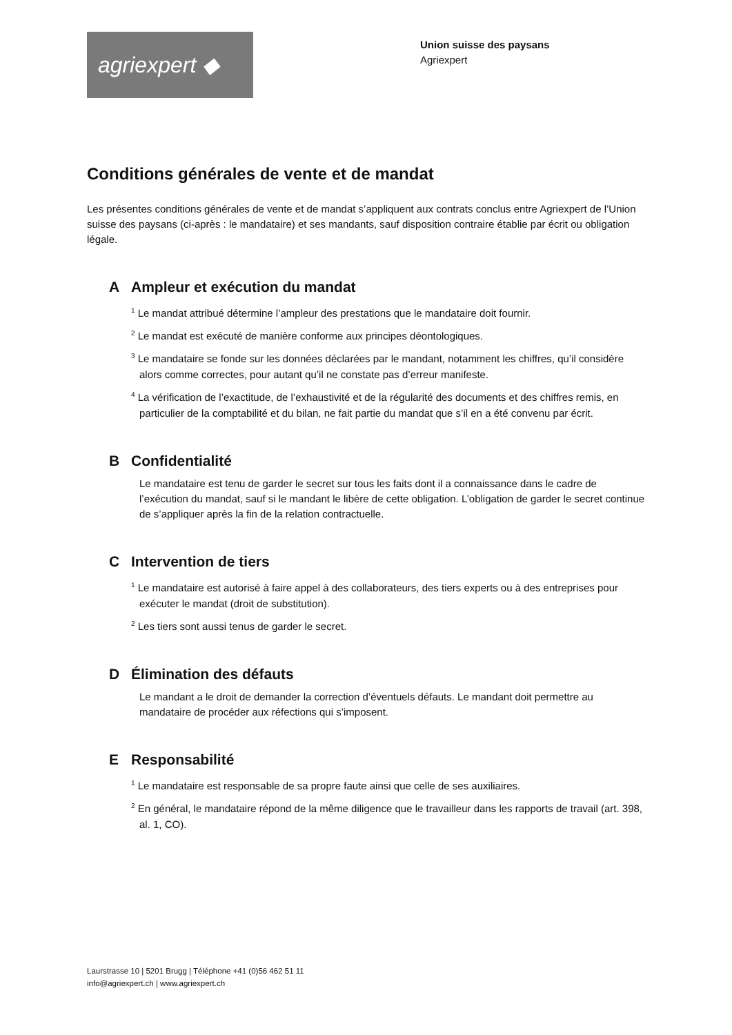agriexpert ◆
Union suisse des paysans
Agriexpert
Conditions générales de vente et de mandat
Les présentes conditions générales de vente et de mandat s’appliquent aux contrats conclus entre Agriexpert de l’Union suisse des paysans (ci-après : le mandataire) et ses mandants, sauf disposition contraire établie par écrit ou obligation légale.
A Ampleur et exécution du mandat
<sup>1</sup> Le mandat attribué détermine l’ampleur des prestations que le mandataire doit fournir.
<sup>2</sup> Le mandat est exécuté de manière conforme aux principes déontologiques.
<sup>3</sup> Le mandataire se fonde sur les données déclarées par le mandant, notamment les chiffres, qu’il considère alors comme correctes, pour autant qu’il ne constate pas d’erreur manifeste.
<sup>4</sup> La vérification de l’exactitude, de l’exhaustivité et de la régularité des documents et des chiffres remis, en particulier de la comptabilité et du bilan, ne fait partie du mandat que s’il en a été convenu par écrit.
B Confidentialité
Le mandataire est tenu de garder le secret sur tous les faits dont il a connaissance dans le cadre de l’exécution du mandat, sauf si le mandant le libère de cette obligation. L’obligation de garder le secret continue de s’appliquer après la fin de la relation contractuelle.
C Intervention de tiers
<sup>1</sup> Le mandataire est autorisé à faire appel à des collaborateurs, des tiers experts ou à des entreprises pour exécuter le mandat (droit de substitution).
<sup>2</sup> Les tiers sont aussi tenus de garder le secret.
D Élimination des défauts
Le mandant a le droit de demander la correction d’éventuels défauts. Le mandant doit permettre au mandataire de procéder aux réfections qui s’imposent.
E Responsabilité
<sup>1</sup> Le mandataire est responsable de sa propre faute ainsi que celle de ses auxiliaires.
<sup>2</sup> En général, le mandataire répond de la même diligence que le travailleur dans les rapports de travail (art. 398, al. 1, CO).
Laurstrasse 10 | 5201 Brugg | Téléphone +41 (0)56 462 51 11
info@agriexpert.ch | www.agriexpert.ch